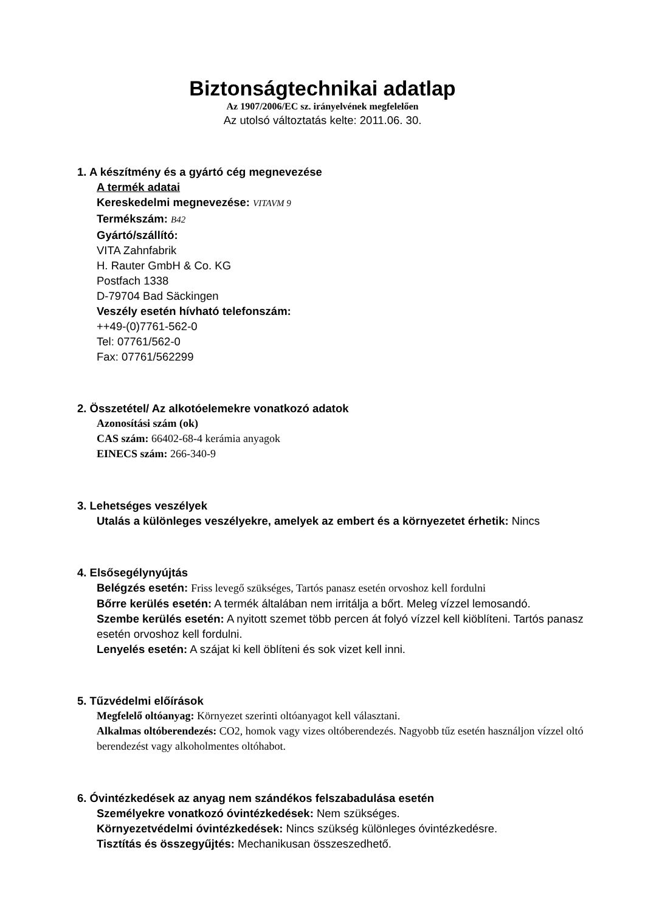Biztonságtechnikai adatlap
Az 1907/2006/EC sz. irányelvének megfelelően
Az utolsó változtatás kelte: 2011.06. 30.
1. A készítmény és a gyártó cég megnevezése
A termék adatai
Kereskedelmi megnevezése: VITAVM 9
Termékszám: B42
Gyártó/szállító:
VITA Zahnfabrik
H. Rauter GmbH & Co. KG
Postfach 1338
D-79704 Bad Säckingen
Veszély esetén hívható telefonszám:
++49-(0)7761-562-0
Tel: 07761/562-0
Fax: 07761/562299
2. Összetétel/ Az alkotóelemekre vonatkozó adatok
Azonosítási szám (ok)
CAS szám: 66402-68-4 kerámia anyagok
EINECS szám: 266-340-9
3. Lehetséges veszélyek
Utalás a különleges veszélyekre, amelyek az embert és a környezetet érhetik: Nincs
4. Elsősegélynyújtás
Belégzés esetén: Friss levegő szükséges, Tartós panasz esetén orvoshoz kell fordulni
Bőrre kerülés esetén: A termék általában nem irritálja a bőrt. Meleg vízzel lemosandó.
Szembe kerülés esetén: A nyitott szemet több percen át folyó vízzel kell kiöblíteni. Tartós panasz esetén orvoshoz kell fordulni.
Lenyelés esetén: A szájat ki kell öblíteni és sok vizet kell inni.
5. Tűzvédelmi előírások
Megfelelő oltóanyag: Környezet szerinti oltóanyagot kell választani.
Alkalmas oltóberendezés: CO2, homok vagy vizes oltóberendezés. Nagyobb tűz esetén használjon vízzel oltó berendezést vagy alkoholmentes oltóhabot.
6. Óvintézkedések az anyag nem szándékos felszabadulása esetén
Személyekre vonatkozó óvintézkedések: Nem szükséges.
Környezetvédelmi óvintézkedések: Nincs szükség különleges óvintézkedésre.
Tisztítás és összegyűjtés: Mechanikusan összeszedhető.